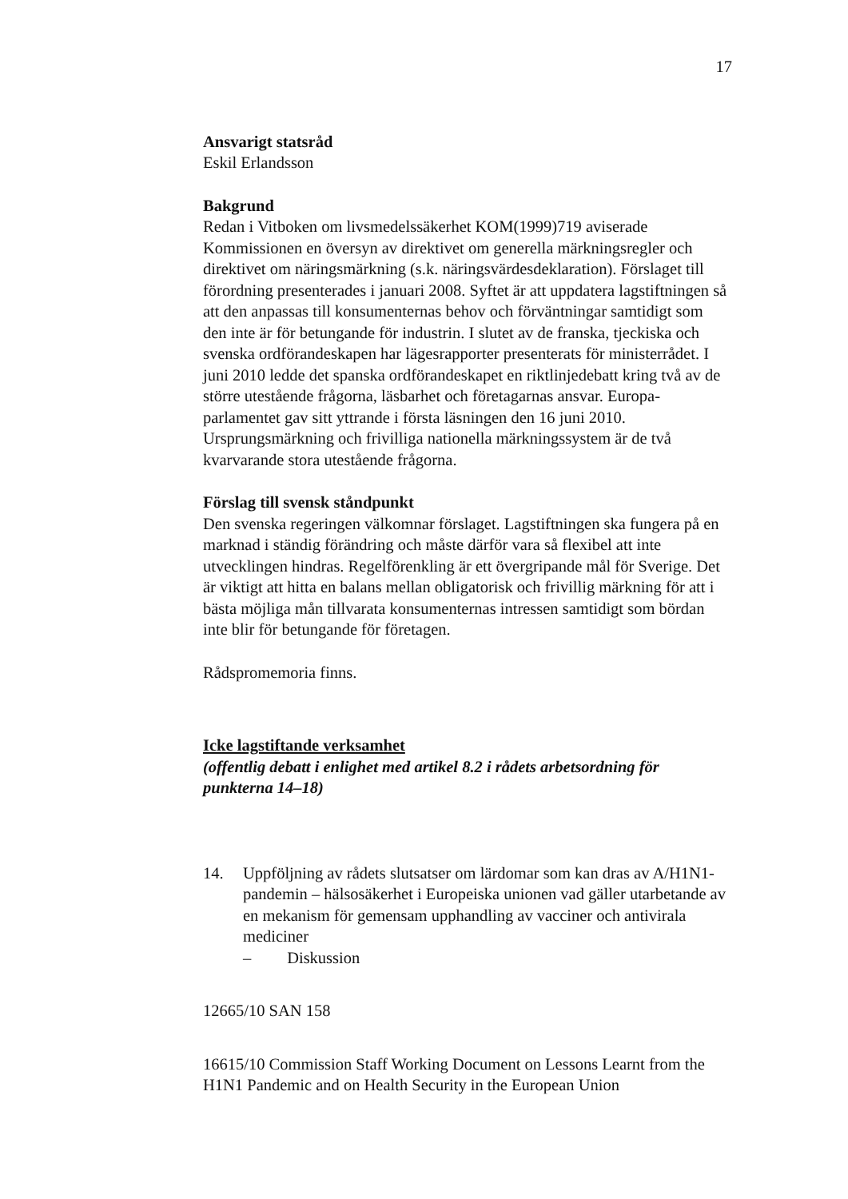17
Ansvarigt statsråd
Eskil Erlandsson
Bakgrund
Redan i Vitboken om livsmedelssäkerhet KOM(1999)719 aviserade Kommissionen en översyn av direktivet om generella märkningsregler och direktivet om näringsmärkning (s.k. näringsvärdesdeklaration). Förslaget till förordning presenterades i januari 2008. Syftet är att uppdatera lagstiftningen så att den anpassas till konsumenternas behov och förväntningar samtidigt som den inte är för betungande för industrin. I slutet av de franska, tjeckiska och svenska ordförandeskapen har lägesrapporter presenterats för ministerrådet. I juni 2010 ledde det spanska ordförandeskapet en riktlinjedebatt kring två av de större utestående frågorna, läsbarhet och företagarnas ansvar. Europa-parlamentet gav sitt yttrande i första läsningen den 16 juni 2010. Ursprungsmärkning och frivilliga nationella märkningssystem är de två kvarvarande stora utestående frågorna.
Förslag till svensk ståndpunkt
Den svenska regeringen välkomnar förslaget. Lagstiftningen ska fungera på en marknad i ständig förändring och måste därför vara så flexibel att inte utvecklingen hindras. Regelförenkling är ett övergripande mål för Sverige. Det är viktigt att hitta en balans mellan obligatorisk och frivillig märkning för att i bästa möjliga mån tillvarata konsumenternas intressen samtidigt som bördan inte blir för betungande för företagen.
Rådspromemoria finns.
Icke lagstiftande verksamhet
(offentlig debatt i enlighet med artikel 8.2 i rådets arbetsordning för punkterna 14–18)
14. Uppföljning av rådets slutsatser om lärdomar som kan dras av A/H1N1-pandemin – hälsosäkerhet i Europeiska unionen vad gäller utarbetande av en mekanism för gemensam upphandling av vacciner och antivirala mediciner
– Diskussion
12665/10 SAN 158
16615/10 Commission Staff Working Document on Lessons Learnt from the H1N1 Pandemic and on Health Security in the European Union